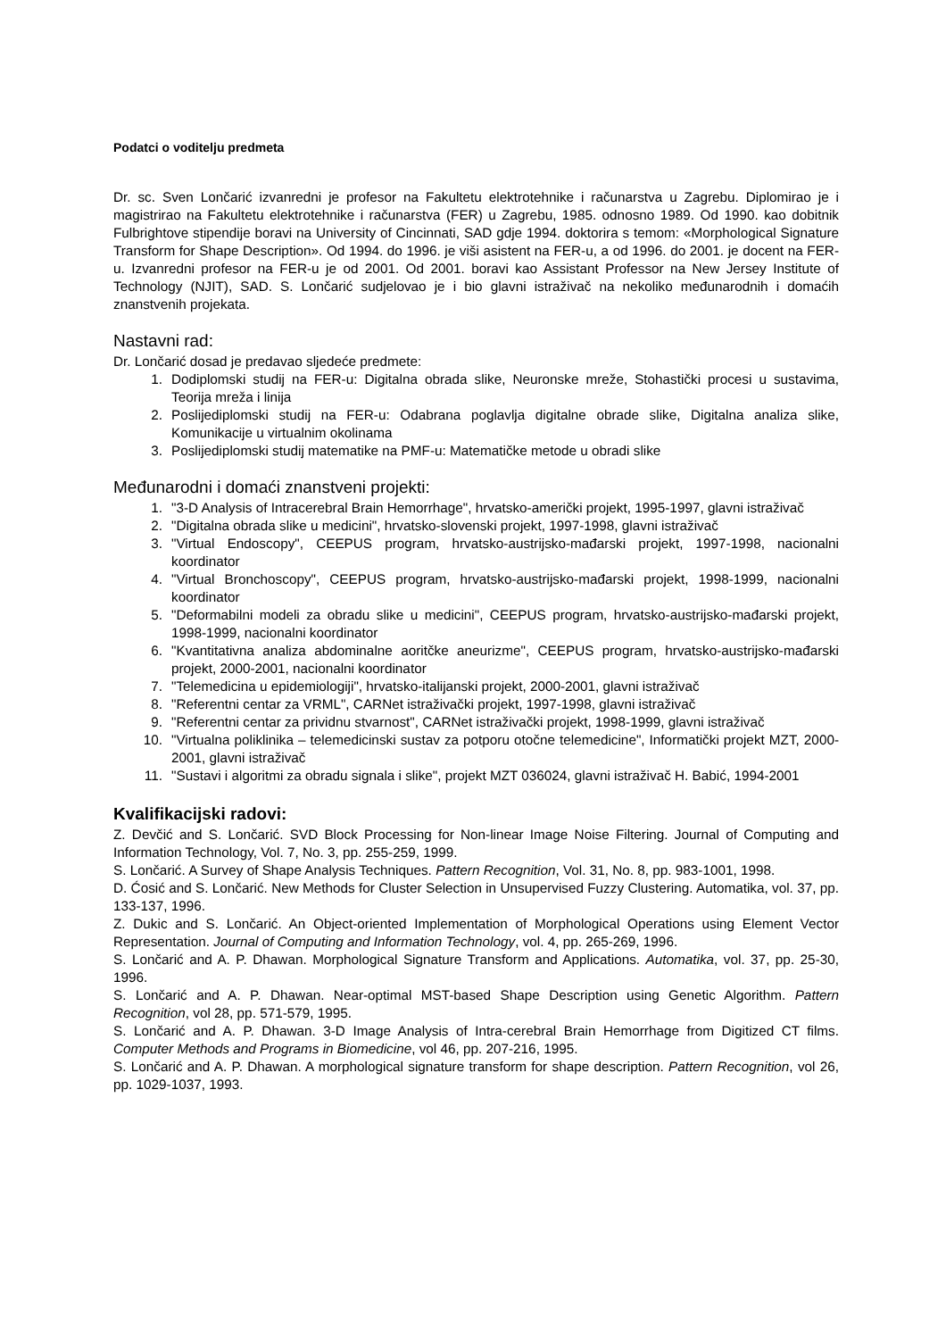Podatci o voditelju predmeta
Dr. sc. Sven Lončarić izvanredni je profesor na Fakultetu elektrotehnike i računarstva u Zagrebu. Diplomirao je i magistrirao na Fakultetu elektrotehnike i računarstva (FER) u Zagrebu, 1985. odnosno 1989. Od 1990. kao dobitnik Fulbrightove stipendije boravi na University of Cincinnati, SAD gdje 1994. doktorira s temom: «Morphological Signature Transform for Shape Description». Od 1994. do 1996. je viši asistent na FER-u, a od 1996. do 2001. je docent na FER-u. Izvanredni profesor na FER-u je od 2001. Od 2001. boravi kao Assistant Professor na New Jersey Institute of Technology (NJIT), SAD. S. Lončarić sudjelovao je i bio glavni istraživač na nekoliko međunarodnih i domaćih znanstvenih projekata.
Nastavni rad:
Dr. Lončarić dosad je predavao sljedeće predmete:
1. Dodiplomski studij na FER-u: Digitalna obrada slike, Neuronske mreže, Stohastički procesi u sustavima, Teorija mreža i linija
2. Poslijediplomski studij na FER-u: Odabrana poglavlja digitalne obrade slike, Digitalna analiza slike, Komunikacije u virtualnim okolinama
3. Poslijediplomski studij matematike na PMF-u: Matematičke metode u obradi slike
Međunarodni i domaći znanstveni projekti:
1. "3-D Analysis of Intracerebral Brain Hemorrhage", hrvatsko-američki projekt, 1995-1997, glavni istraživač
2. "Digitalna obrada slike u medicini", hrvatsko-slovenski projekt, 1997-1998, glavni istraživač
3. "Virtual Endoscopy", CEEPUS program, hrvatsko-austrijsko-mađarski projekt, 1997-1998, nacionalni koordinator
4. "Virtual Bronchoscopy", CEEPUS program, hrvatsko-austrijsko-mađarski projekt, 1998-1999, nacionalni koordinator
5. "Deformabilni modeli za obradu slike u medicini", CEEPUS program, hrvatsko-austrijsko-mađarski projekt, 1998-1999, nacionalni koordinator
6. "Kvantitativna analiza abdominalne aoritčke aneurizme", CEEPUS program, hrvatsko-austrijsko-mađarski projekt, 2000-2001, nacionalni koordinator
7. "Telemedicina u epidemiologiji", hrvatsko-italijanski projekt, 2000-2001, glavni istraživač
8. "Referentni centar za VRML", CARNet istraživački projekt, 1997-1998, glavni istraživač
9. "Referentni centar za prividnu stvarnost", CARNet istraživački projekt, 1998-1999, glavni istraživač
10. "Virtualna poliklinika – telemedicinski sustav za potporu otočne telemedicine", Informatički projekt MZT, 2000-2001, glavni istraživač
11. "Sustavi i algoritmi za obradu signala i slike", projekt MZT 036024, glavni istraživač H. Babić, 1994-2001
Kvalifikacijski radovi:
Z. Devčić and S. Lončarić. SVD Block Processing for Non-linear Image Noise Filtering. Journal of Computing and Information Technology, Vol. 7, No. 3, pp. 255-259, 1999.
S. Lončarić. A Survey of Shape Analysis Techniques. Pattern Recognition, Vol. 31, No. 8, pp. 983-1001, 1998.
D. Ćosić and S. Lončarić. New Methods for Cluster Selection in Unsupervised Fuzzy Clustering. Automatika, vol. 37, pp. 133-137, 1996.
Z. Dukic and S. Lončarić. An Object-oriented Implementation of Morphological Operations using Element Vector Representation. Journal of Computing and Information Technology, vol. 4, pp. 265-269, 1996.
S. Lončarić and A. P. Dhawan. Morphological Signature Transform and Applications. Automatika, vol. 37, pp. 25-30, 1996.
S. Lončarić and A. P. Dhawan. Near-optimal MST-based Shape Description using Genetic Algorithm. Pattern Recognition, vol 28, pp. 571-579, 1995.
S. Lončarić and A. P. Dhawan. 3-D Image Analysis of Intra-cerebral Brain Hemorrhage from Digitized CT films. Computer Methods and Programs in Biomedicine, vol 46, pp. 207-216, 1995.
S. Lončarić and A. P. Dhawan. A morphological signature transform for shape description. Pattern Recognition, vol 26, pp. 1029-1037, 1993.